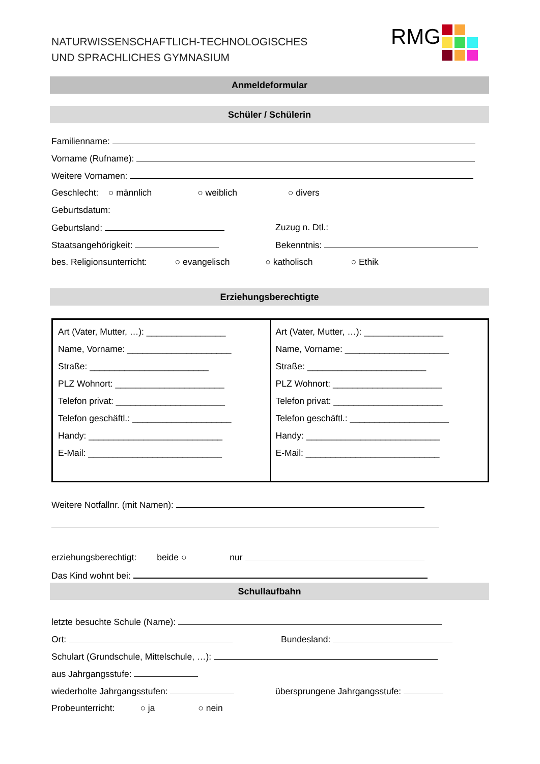NATURWISSENSCHAFTLICH-TECHNOLOGISCHES
UND SPRACHLICHES GYMNASIUM
RMG
Anmeldeformular
Schüler / Schülerin
Familienname:
Vorname (Rufname):
Weitere Vornamen:
Geschlecht: ○ männlich ○ weiblich ○ divers
Geburtsdatum:
Geburtsland: Zuzug n. Dtl.:
Staatsangehörigkeit: Bekenntnis:
bes. Religionsunterricht: ○ evangelisch ○ katholisch ○ Ethik
Erziehungsberechtigte
| Art (Vater, Mutter, …): ________________ Name, Vorname: _____________________ Straße: ________________________ PLZ Wohnort: ______________________ Telefon privat: ______________________ Telefon geschäftl.: ____________________ Handy: ___________________________ E-Mail: ___________________________ | Art (Vater, Mutter, …): ________________ Name, Vorname: _____________________ Straße: ________________________ PLZ Wohnort: ______________________ Telefon privat: ______________________ Telefon geschäftl.: ____________________ Handy: ___________________________ E-Mail: ___________________________ |
Weitere Notfallnr. (mit Namen):
erziehungsberechtigt: beide ○ nur
Das Kind wohnt bei:
Schullaufbahn
letzte besuchte Schule (Name):
Ort: Bundesland:
Schulart (Grundschule, Mittelschule, …):
aus Jahrgangsstufe:
wiederholte Jahrgangsstufen: übersprungene Jahrgangsstufe:
Probeunterricht: ○ ja ○ nein